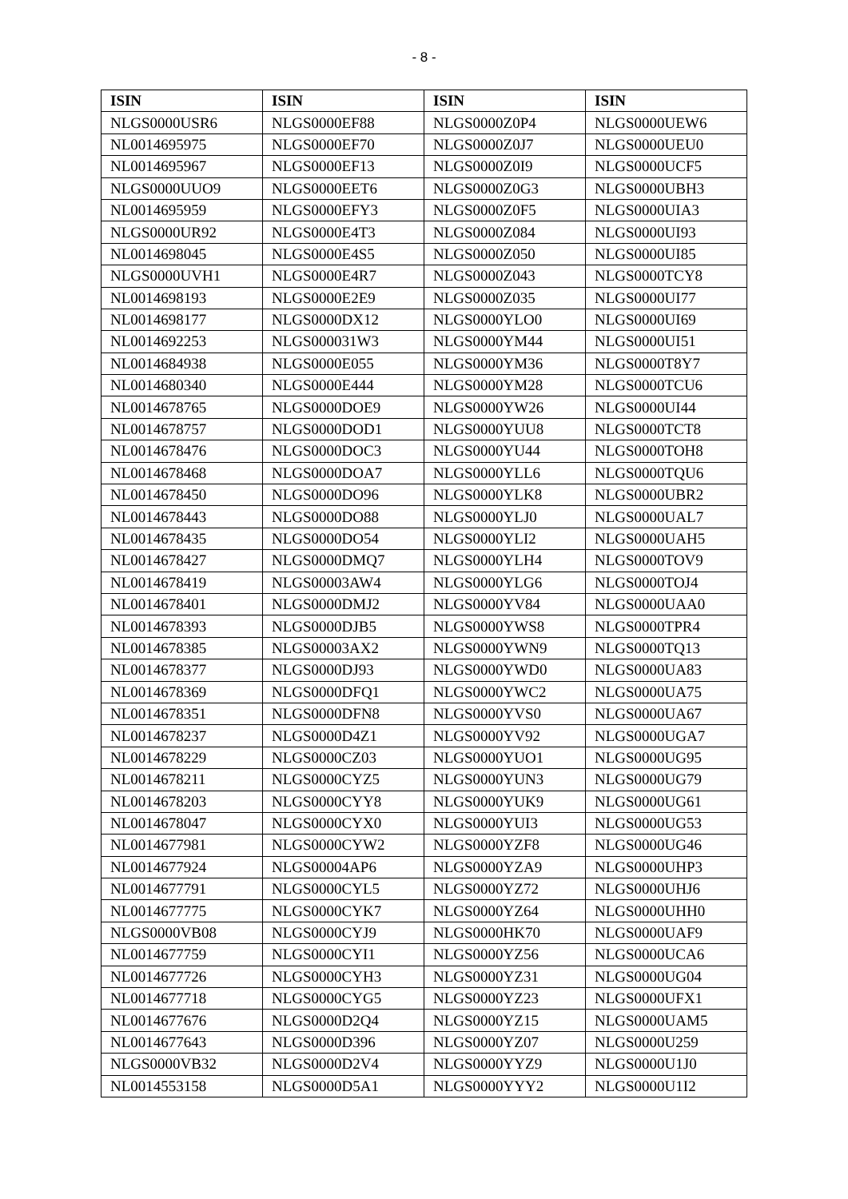- 8 -
| ISIN | ISIN | ISIN | ISIN |
| --- | --- | --- | --- |
| NLGS0000USR6 | NLGS0000EF88 | NLGS0000Z0P4 | NLGS0000UEW6 |
| NL0014695975 | NLGS0000EF70 | NLGS0000Z0J7 | NLGS0000UEU0 |
| NL0014695967 | NLGS0000EF13 | NLGS0000Z0I9 | NLGS0000UCF5 |
| NLGS0000UUO9 | NLGS0000EET6 | NLGS0000Z0G3 | NLGS0000UBH3 |
| NL0014695959 | NLGS0000EFY3 | NLGS0000Z0F5 | NLGS0000UIA3 |
| NLGS0000UR92 | NLGS0000E4T3 | NLGS0000Z084 | NLGS0000UI93 |
| NL0014698045 | NLGS0000E4S5 | NLGS0000Z050 | NLGS0000UI85 |
| NLGS0000UVH1 | NLGS0000E4R7 | NLGS0000Z043 | NLGS0000TCY8 |
| NL0014698193 | NLGS0000E2E9 | NLGS0000Z035 | NLGS0000UI77 |
| NL0014698177 | NLGS0000DX12 | NLGS0000YLO0 | NLGS0000UI69 |
| NL0014692253 | NLGS000031W3 | NLGS0000YM44 | NLGS0000UI51 |
| NL0014684938 | NLGS0000E055 | NLGS0000YM36 | NLGS0000T8Y7 |
| NL0014680340 | NLGS0000E444 | NLGS0000YM28 | NLGS0000TCU6 |
| NL0014678765 | NLGS0000DOE9 | NLGS0000YW26 | NLGS0000UI44 |
| NL0014678757 | NLGS0000DOD1 | NLGS0000YUU8 | NLGS0000TCT8 |
| NL0014678476 | NLGS0000DOC3 | NLGS0000YU44 | NLGS0000TOH8 |
| NL0014678468 | NLGS0000DOA7 | NLGS0000YLL6 | NLGS0000TQU6 |
| NL0014678450 | NLGS0000DO96 | NLGS0000YLK8 | NLGS0000UBR2 |
| NL0014678443 | NLGS0000DO88 | NLGS0000YLJ0 | NLGS0000UAL7 |
| NL0014678435 | NLGS0000DO54 | NLGS0000YLI2 | NLGS0000UAH5 |
| NL0014678427 | NLGS0000DMQ7 | NLGS0000YLH4 | NLGS0000TOV9 |
| NL0014678419 | NLGS00003AW4 | NLGS0000YLG6 | NLGS0000TOJ4 |
| NL0014678401 | NLGS0000DMJ2 | NLGS0000YV84 | NLGS0000UAA0 |
| NL0014678393 | NLGS0000DJB5 | NLGS0000YWS8 | NLGS0000TPR4 |
| NL0014678385 | NLGS00003AX2 | NLGS0000YWN9 | NLGS0000TQ13 |
| NL0014678377 | NLGS0000DJ93 | NLGS0000YWD0 | NLGS0000UA83 |
| NL0014678369 | NLGS0000DFQ1 | NLGS0000YWC2 | NLGS0000UA75 |
| NL0014678351 | NLGS0000DFN8 | NLGS0000YVS0 | NLGS0000UA67 |
| NL0014678237 | NLGS0000D4Z1 | NLGS0000YV92 | NLGS0000UGA7 |
| NL0014678229 | NLGS0000CZ03 | NLGS0000YUO1 | NLGS0000UG95 |
| NL0014678211 | NLGS0000CYZ5 | NLGS0000YUN3 | NLGS0000UG79 |
| NL0014678203 | NLGS0000CYY8 | NLGS0000YUK9 | NLGS0000UG61 |
| NL0014678047 | NLGS0000CYX0 | NLGS0000YUI3 | NLGS0000UG53 |
| NL0014677981 | NLGS0000CYW2 | NLGS0000YZF8 | NLGS0000UG46 |
| NL0014677924 | NLGS00004AP6 | NLGS0000YZA9 | NLGS0000UHP3 |
| NL0014677791 | NLGS0000CYL5 | NLGS0000YZ72 | NLGS0000UHJ6 |
| NL0014677775 | NLGS0000CYK7 | NLGS0000YZ64 | NLGS0000UHH0 |
| NLGS0000VB08 | NLGS0000CYJ9 | NLGS0000HK70 | NLGS0000UAF9 |
| NL0014677759 | NLGS0000CYI1 | NLGS0000YZ56 | NLGS0000UCA6 |
| NL0014677726 | NLGS0000CYH3 | NLGS0000YZ31 | NLGS0000UG04 |
| NL0014677718 | NLGS0000CYG5 | NLGS0000YZ23 | NLGS0000UFX1 |
| NL0014677676 | NLGS0000D2Q4 | NLGS0000YZ15 | NLGS0000UAM5 |
| NL0014677643 | NLGS0000D396 | NLGS0000YZ07 | NLGS0000U259 |
| NLGS0000VB32 | NLGS0000D2V4 | NLGS0000YYZ9 | NLGS0000U1J0 |
| NL0014553158 | NLGS0000D5A1 | NLGS0000YYY2 | NLGS0000U1I2 |